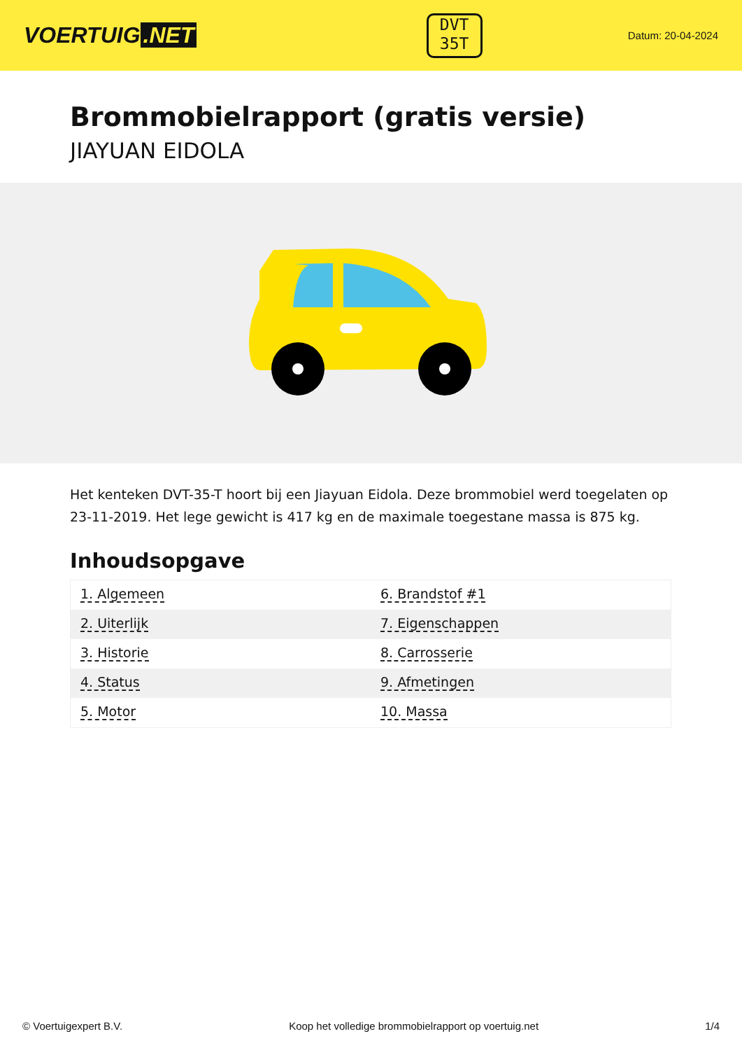VOERTUIG.NET
DVT
35T
Datum: 20-04-2024
Brommobielrapport (gratis versie)
JIAYUAN EIDOLA
Het kenteken DVT-35-T hoort bij een Jiayuan Eidola. Deze brommobiel werd toegelaten op 23-11-2019. Het lege gewicht is 417 kg en de maximale toegestane massa is 875 kg.
Inhoudsopgave
| 1. Algemeen | 6. Brandstof #1 |
| 2. Uiterlijk | 7. Eigenschappen |
| 3. Historie | 8. Carrosserie |
| 4. Status | 9. Afmetingen |
| 5. Motor | 10. Massa |
© Voertuigexpert B.V. Koop het volledige brommobielrapport op voertuig.net 1/4